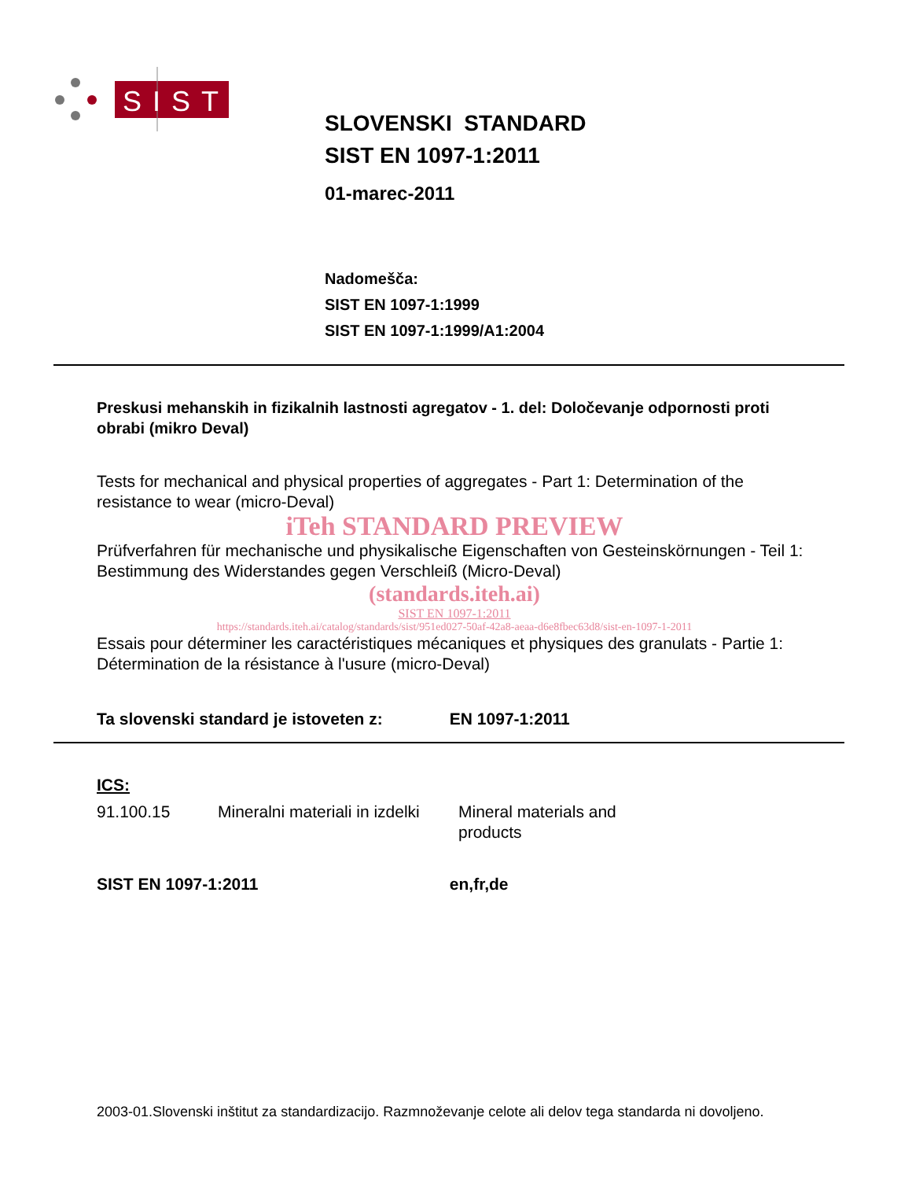SIST
SLOVENSKI STANDARD
SIST EN 1097-1:2011
01-marec-2011
Nadomešča:
SIST EN 1097-1:1999
SIST EN 1097-1:1999/A1:2004
Preskusi mehanskih in fizikalnih lastnosti agregatov - 1. del: Določevanje odpornosti proti obrabi (mikro Deval)
Tests for mechanical and physical properties of aggregates - Part 1: Determination of the resistance to wear (micro-Deval)
iTeh STANDARD PREVIEW
Prüfverfahren für mechanische und physikalische Eigenschaften von Gesteinskörnungen - Teil 1: Bestimmung des Widerstandes gegen Verschleiß (Micro-Deval)
(standards.iteh.ai)
SIST EN 1097-1:2011
https://standards.iteh.ai/catalog/standards/sist/951ed027-50af-42a8-aeaa-d6e8fbec63d8/sist-en-1097-1-2011
Essais pour déterminer les caractéristiques mécaniques et physiques des granulats - Partie 1: Détermination de la résistance à l'usure (micro-Deval)
Ta slovenski standard je istoveten z: EN 1097-1:2011
ICS:
91.100.15 Mineralni materiali in izdelki Mineral materials and products
SIST EN 1097-1:2011 en,fr,de
2003-01.Slovenski inštitut za standardizacijo. Razmnoževanje celote ali delov tega standarda ni dovoljeno.